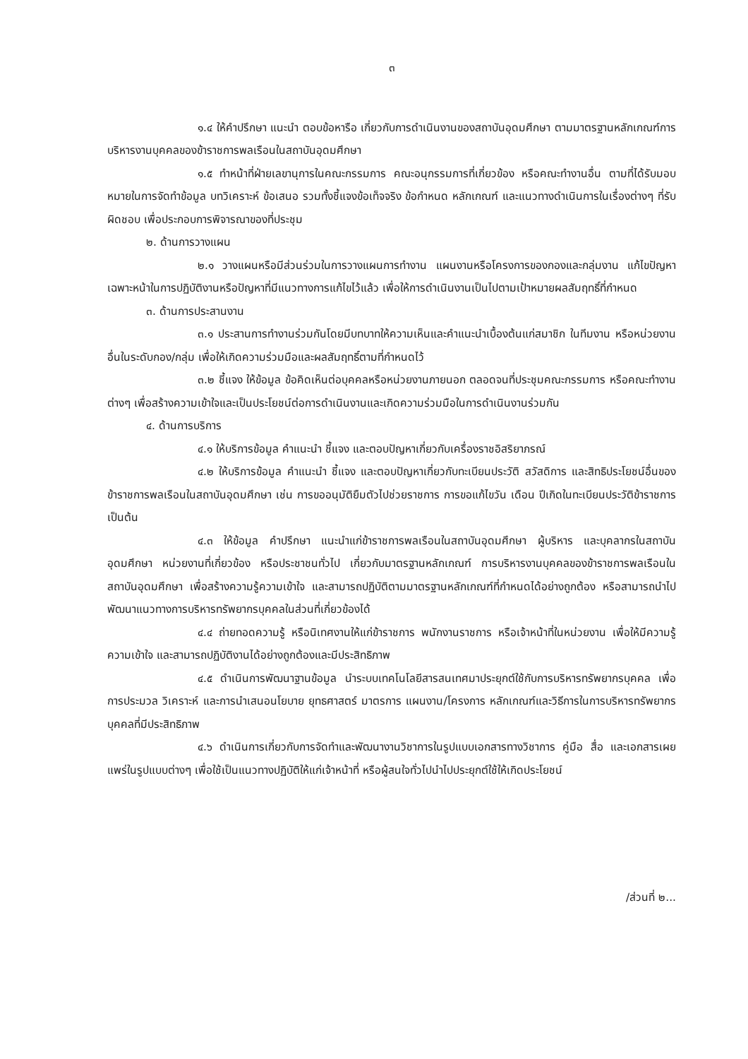๓
๑.๔ ให้คำปรึกษา แนะนำ ตอบข้อหารือ เกี่ยวกับการดำเนินงานของสถาบันอุดมศึกษา ตามมาตรฐานหลักเกณฑ์การบริหารงานบุคคลของข้าราชการพลเรือนในสถาบันอุดมศึกษา
๑.๕ ทำหน้าที่ฝ่ายเลขานุการในคณะกรรมการ คณะอนุกรรมการที่เกี่ยวข้อง หรือคณะทำงานอื่น ตามที่ได้รับมอบหมายในการจัดทำข้อมูล บทวิเคราะห์ ข้อเสนอ รวมทั้งชี้แจงข้อเท็จจริง ข้อกำหนด หลักเกณฑ์ และแนวทางดำเนินการในเรื่องต่างๆ ที่รับผิดชอบ เพื่อประกอบการพิจารณาของที่ประชุม
๒. ด้านการวางแผน
๒.๑ วางแผนหรือมีส่วนร่วมในการวางแผนการทำงาน แผนงานหรือโครงการของกองและกลุ่มงาน แก้ไขปัญหาเฉพาะหน้าในการปฏิบัติงานหรือปัญหาที่มีแนวทางการแก้ไขไว้แล้ว เพื่อให้การดำเนินงานเป็นไปตามเป้าหมายผลสัมฤทธิ์ที่กำหนด
๓. ด้านการประสานงาน
๓.๑ ประสานการทำงานร่วมกันโดยมีบทบาทให้ความเห็นและคำแนะนำเบื้องต้นแก่สมาชิก ในทีมงาน หรือหน่วยงานอื่นในระดับกอง/กลุ่ม เพื่อให้เกิดความร่วมมือและผลสัมฤทธิ์ตามที่กำหนดไว้
๓.๒ ชี้แจง ให้ข้อมูล ข้อคิดเห็นต่อบุคคลหรือหน่วยงานภายนอก ตลอดจนที่ประชุมคณะกรรมการ หรือคณะทำงานต่างๆ เพื่อสร้างความเข้าใจและเป็นประโยชน์ต่อการดำเนินงานและเกิดความร่วมมือในการดำเนินงานร่วมกัน
๔. ด้านการบริการ
๔.๑ ให้บริการข้อมูล คำแนะนำ ชี้แจง และตอบปัญหาเกี่ยวกับเครื่องราชอิสริยาภรณ์
๔.๒ ให้บริการข้อมูล คำแนะนำ ชี้แจง และตอบปัญหาเกี่ยวกับทะเบียนประวัติ สวัสดิการ และสิทธิประโยชน์อื่นของข้าราชการพลเรือนในสถาบันอุดมศึกษา เช่น การขออนุมัติยืมตัวไปช่วยราชการ การขอแก้ไขวัน เดือน ปีเกิดในทะเบียนประวัติข้าราชการ เป็นต้น
๔.๓ ให้ข้อมูล คำปรึกษา แนะนำแก่ข้าราชการพลเรือนในสถาบันอุดมศึกษา ผู้บริหาร และบุคลากรในสถาบันอุดมศึกษา หน่วยงานที่เกี่ยวข้อง หรือประชาชนทั่วไป เกี่ยวกับมาตรฐานหลักเกณฑ์ การบริหารงานบุคคลของข้าราชการพลเรือนในสถาบันอุดมศึกษา เพื่อสร้างความรู้ความเข้าใจ และสามารถปฏิบัติตามมาตรฐานหลักเกณฑ์ที่กำหนดได้อย่างถูกต้อง หรือสามารถนำไปพัฒนาแนวทางการบริหารทรัพยากรบุคคลในส่วนที่เกี่ยวข้องได้
๔.๔ ถ่ายทอดความรู้ หรือนิเทศงานให้แก่ข้าราชการ พนักงานราชการ หรือเจ้าหน้าที่ในหน่วยงาน เพื่อให้มีความรู้ ความเข้าใจ และสามารถปฏิบัติงานได้อย่างถูกต้องและมีประสิทธิภาพ
๔.๕ ดำเนินการพัฒนาฐานข้อมูล นำระบบเทคโนโลยีสารสนเทศมาประยุกต์ใช้กับการบริหารทรัพยากรบุคคล เพื่อการประมวล วิเคราะห์ และการนำเสนอนโยบาย ยุทธศาสตร์ มาตรการ แผนงาน/โครงการ หลักเกณฑ์และวิธีการในการบริหารทรัพยากรบุคคลที่มีประสิทธิภาพ
๔.๖ ดำเนินการเกี่ยวกับการจัดทำและพัฒนางานวิชาการในรูปแบบเอกสารทางวิชาการ คู่มือ สื่อ และเอกสารเผยแพร่ในรูปแบบต่างๆ เพื่อใช้เป็นแนวทางปฏิบัติให้แก่เจ้าหน้าที่ หรือผู้สนใจทั่วไปนำไปประยุกต์ใช้ให้เกิดประโยชน์
/ส่วนที่ ๒...